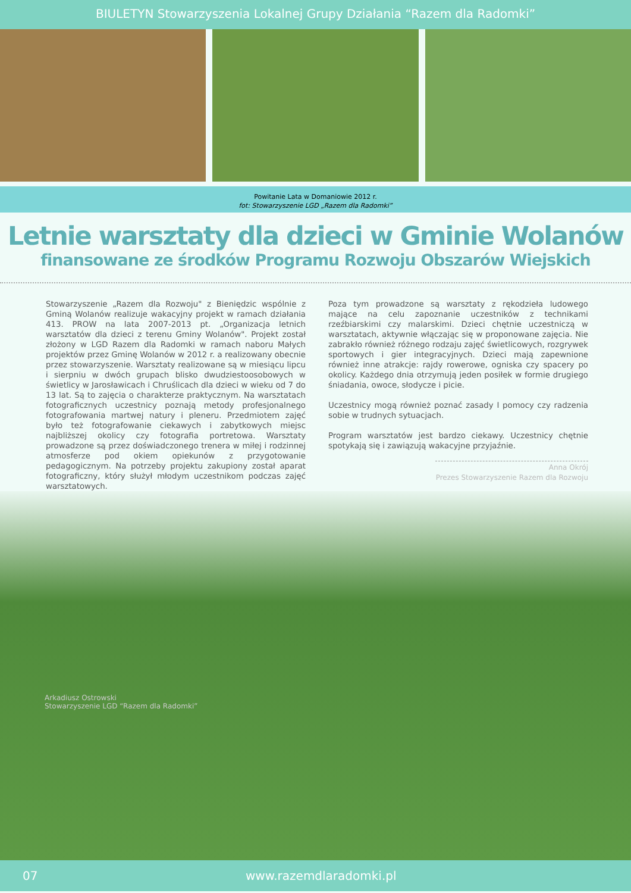BIULETYN Stowarzyszenia Lokalnej Grupy Działania “Razem dla Radomki”
Powitanie Lata w Domaniowie 2012 r.
fot: Stowarzyszenie LGD „Razem dla Radomki”
Letnie warsztaty dla dzieci w Gminie Wolanów
finansowane ze środków Programu Rozwoju Obszarów Wiejskich
Stowarzyszenie „Razem dla Rozwoju" z Bieniędzic wspólnie z Gminą Wolanów realizuje wakacyjny projekt w ramach działania 413. PROW na lata 2007-2013 pt. „Organizacja letnich warsztatów dla dzieci z terenu Gminy Wolanów". Projekt został złożony w LGD Razem dla Radomki w ramach naboru Małych projektów przez Gminę Wolanów w 2012 r. a realizowany obecnie przez stowarzyszenie. Warsztaty realizowane są w miesiącu lipcu i sierpniu w dwóch grupach blisko dwudziestoosobowych w świetlicy w Jarosławicach i Chruślicach dla dzieci w wieku od 7 do 13 lat. Są to zajęcia o charakterze praktycznym. Na warsztatach fotograficznych uczestnicy poznają metody profesjonalnego fotografowania martwej natury i pleneru. Przedmiotem zajęć było też fotografowanie ciekawych i zabytkowych miejsc najbliższej okolicy czy fotografia portretowa. Warsztaty prowadzone są przez doświadczonego trenera w miłej i rodzinnej atmosferze pod okiem opiekunów z przygotowanie pedagogicznym. Na potrzeby projektu zakupiony został aparat fotograficzny, który służył młodym uczestnikom podczas zajęć warsztatowych.
Poza tym prowadzone są warsztaty z rękodzieła ludowego mające na celu zapoznanie uczestników z technikami rzeźbiarskimi czy malarskimi. Dzieci chętnie uczestniczą w warsztatach, aktywnie włączając się w proponowane zajęcia. Nie zabrakło również różnego rodzaju zajęć świetlicowych, rozgrywek sportowych i gier integracyjnych. Dzieci mają zapewnione również inne atrakcje: rajdy rowerowe, ogniska czy spacery po okolicy. Każdego dnia otrzymują jeden posiłek w formie drugiego śniadania, owoce, słodycze i picie.
Uczestnicy mogą również poznać zasady I pomocy czy radzenia sobie w trudnych sytuacjach.
Program warsztatów jest bardzo ciekawy. Uczestnicy chętnie spotykają się i zawiązują wakacyjne przyjaźnie.
Anna Okrój
Prezes Stowarzyszenie Razem dla Rozwoju
Arkadiusz Ostrowski
Stowarzyszenie LGD “Razem dla Radomki”
07 www.razemdlaradomki.pl